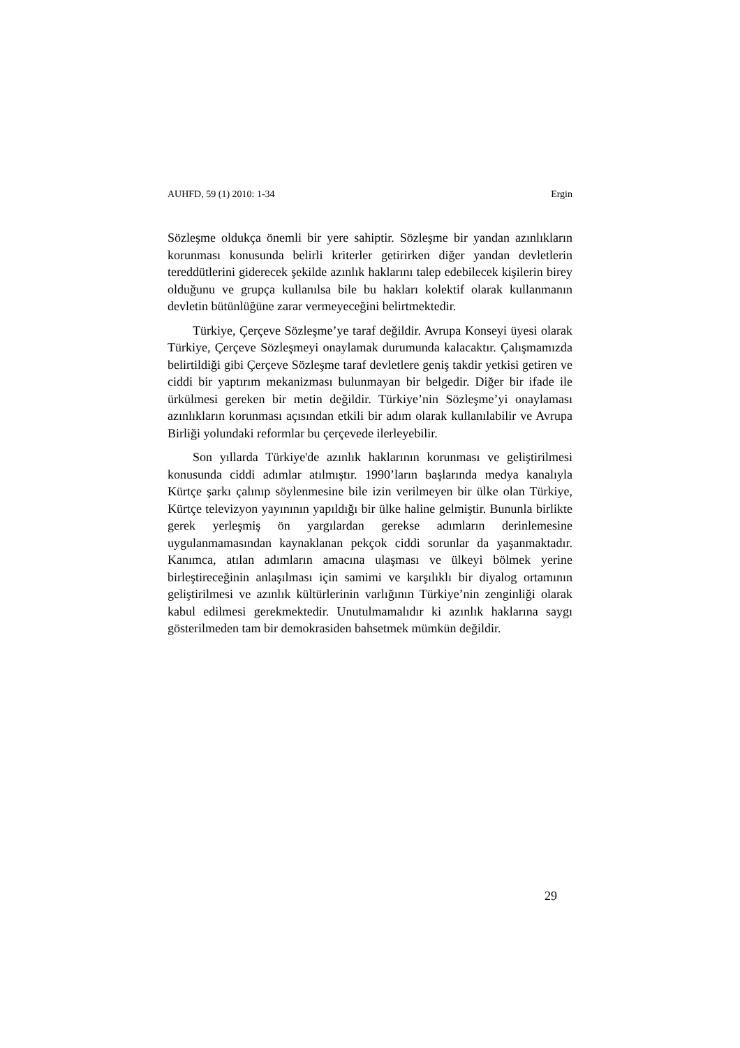AUHFD, 59 (1) 2010: 1-34 Ergin
Sözleşme oldukça önemli bir yere sahiptir. Sözleşme bir yandan azınlıkların korunması konusunda belirli kriterler getirirken diğer yandan devletlerin tereddütlerini giderecek şekilde azınlık haklarını talep edebilecek kişilerin birey olduğunu ve grupça kullanılsa bile bu hakları kolektif olarak kullanmanın devletin bütünlüğüne zarar vermeyeceğini belirtmektedir.
Türkiye, Çerçeve Sözleşme’ye taraf değildir. Avrupa Konseyi üyesi olarak Türkiye, Çerçeve Sözleşmeyi onaylamak durumunda kalacaktır. Çalışmamızda belirtildiği gibi Çerçeve Sözleşme taraf devletlere geniş takdir yetkisi getiren ve ciddi bir yaptırım mekanizması bulunmayan bir belgedir. Diğer bir ifade ile ürkülmesi gereken bir metin değildir. Türkiye’nin Sözleşme’yi onaylaması azınlıkların korunması açısından etkili bir adım olarak kullanılabilir ve Avrupa Birliği yolundaki reformlar bu çerçevede ilerleyebilir.
Son yıllarda Türkiye'de azınlık haklarının korunması ve geliştirilmesi konusunda ciddi adımlar atılmıştır. 1990’ların başlarında medya kanalıyla Kürtçe şarkı çalınıp söylenmesine bile izin verilmeyen bir ülke olan Türkiye, Kürtçe televizyon yayınının yapıldığı bir ülke haline gelmiştir. Bununla birlikte gerek yerleşmiş ön yargılardan gerekse adımların derinlemesine uygulanmamasından kaynaklanan pekçok ciddi sorunlar da yaşanmaktadır. Kanımca, atılan adımların amacına ulaşması ve ülkeyi bölmek yerine birleştireceğinin anlaşılması için samimi ve karşılıklı bir diyalog ortamının geliştirilmesi ve azınlık kültürlerinin varlığının Türkiye’nin zenginliği olarak kabul edilmesi gerekmektedir. Unutulmamalıdır ki azınlık haklarına saygı gösterilmeden tam bir demokrasiden bahsetmek mümkün değildir.
29